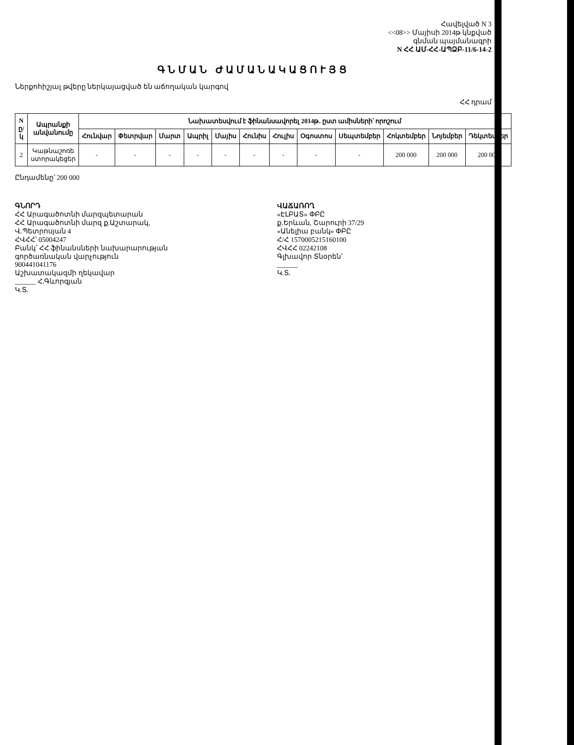Հավելված N 3
<<08>> Մայիսի 2014թ կնքված
գնման պայմանագրի
N ՀՀ ԱՄ-ՀՀ-ԱՊՁԲ-11/6-14-2
ԳՆՄԱՆ ԺԱՄԱՆԱԿԱՑՈՒՅՑ
Ներքոհիշյալ թվերը ներկայացված են աճողական կարգով
ՀՀ դրամ
| N ը/կ | Ապրանքի անվանումը | Նախատեսվում է ֆինանսավորել 2014թ. ըստ ամիսների՝ որոշում | | | | | | | | | | | |
| --- | --- | --- | --- | --- | --- | --- | --- | --- | --- | --- | --- | --- | --- |
| | | Հունվար | Փետրվար | Մարտ | Ապրիլ | Մայիս | Հունիս | Հուլիս | Օգոստոս | Սեպտեմբեր | Հոկտեմբեր | Նոյեմբեր | Դեկտեմբեր |
| 2 | Կաթնաշոռե ստորակեցեր | - | - | - | - | - | - | - | - | - | 200 000 | 200 000 | 200 000 |
Ընդամենը՝ 200 000
ԳՆՈՐԴ
ՀՀ Արագածոտնի մարզպետարան
ՀՀ Արագածոտնի մարզ ք.Աշտարակ,
Վ.Պետրոսյան 4
ՀՎՀՀ՝ 05004247
Բանկ՝ ՀՀ ֆինանսների նախարարության
գործառնական վարչություն
900441041176
Աշխատակազմի ղեկավար
______ Հ.Գևորգյան
Կ.Տ.
ՎԱՃԱՌՈՂ
«ԷԼԲԱՏ» ՓԲԸ
ք.Երևան, Շարուրի 37/29
«Անելիա բանկ» ՓԲԸ
Հ/Հ 1570005215160100
ՀՎՀՀ 02242108
Գլխավոր Տնօրեն՝
______
Կ.Տ.